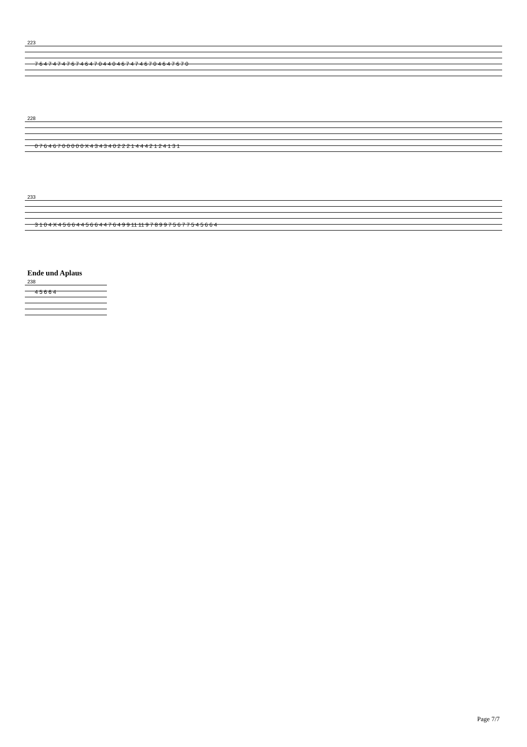223
7 6 4 7 4 7 4 7 6 7 4 6 4 7 0 4 4 0 4 6 7 4 7 4 6 7 0 4 6 4 7 6 7 0
228
0 7 6 4 6 7 0 0 0 0 0 X 4 3 4 3 4 0 2 2 2 1 4 4 4 2 1 2 4 1 3 1
233
3 1 0 4 X 4 5 6 6 4 4 5 6 6 4 4 7 6 4 9 9 11 11 9 7 8 9 9 7 5 6 7 7 5 4 5 6 6 4
Ende und Aplaus
238
4 5 6 6 4
Page 7/7